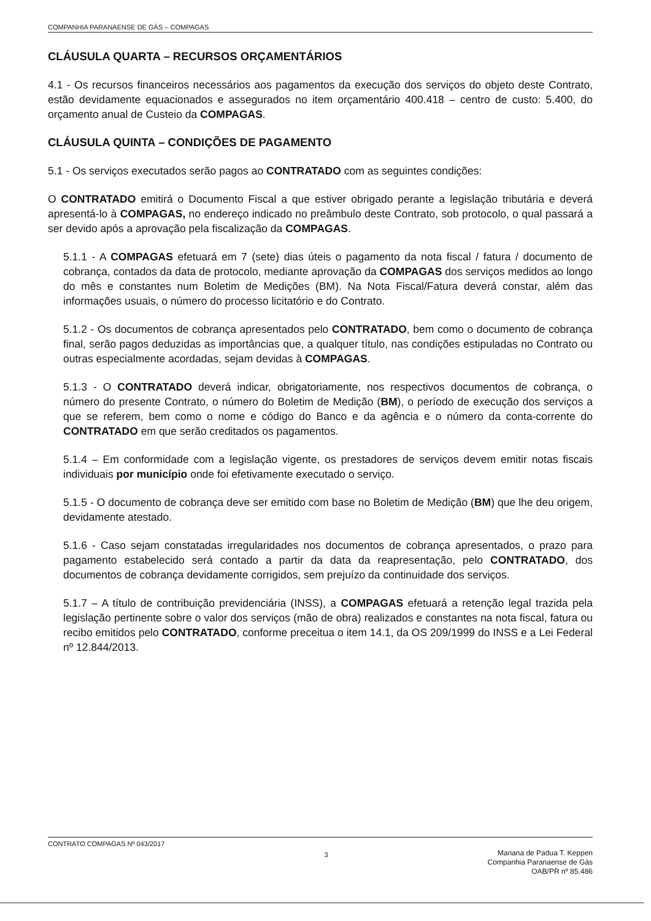COMPANHIA PARANAENSE DE GÁS – COMPAGAS
CLÁUSULA QUARTA – RECURSOS ORÇAMENTÁRIOS
4.1 - Os recursos financeiros necessários aos pagamentos da execução dos serviços do objeto deste Contrato, estão devidamente equacionados e assegurados no item orçamentário 400.418 – centro de custo: 5.400, do orçamento anual de Custeio da COMPAGAS.
CLÁUSULA QUINTA – CONDIÇÕES DE PAGAMENTO
5.1 - Os serviços executados serão pagos ao CONTRATADO com as seguintes condições:
O CONTRATADO emitirá o Documento Fiscal a que estiver obrigado perante a legislação tributária e deverá apresentá-lo à COMPAGAS, no endereço indicado no preâmbulo deste Contrato, sob protocolo, o qual passará a ser devido após a aprovação pela fiscalização da COMPAGAS.
5.1.1 - A COMPAGAS efetuará em 7 (sete) dias úteis o pagamento da nota fiscal / fatura / documento de cobrança, contados da data de protocolo, mediante aprovação da COMPAGAS dos serviços medidos ao longo do mês e constantes num Boletim de Medições (BM). Na Nota Fiscal/Fatura deverá constar, além das informações usuais, o número do processo licitatório e do Contrato.
5.1.2 - Os documentos de cobrança apresentados pelo CONTRATADO, bem como o documento de cobrança final, serão pagos deduzidas as importâncias que, a qualquer título, nas condições estipuladas no Contrato ou outras especialmente acordadas, sejam devidas à COMPAGAS.
5.1.3 - O CONTRATADO deverá indicar, obrigatoriamente, nos respectivos documentos de cobrança, o número do presente Contrato, o número do Boletim de Medição (BM), o período de execução dos serviços a que se referem, bem como o nome e código do Banco e da agência e o número da conta-corrente do CONTRATADO em que serão creditados os pagamentos.
5.1.4 – Em conformidade com a legislação vigente, os prestadores de serviços devem emitir notas fiscais individuais por município onde foi efetivamente executado o serviço.
5.1.5 - O documento de cobrança deve ser emitido com base no Boletim de Medição (BM) que lhe deu origem, devidamente atestado.
5.1.6 - Caso sejam constatadas irregularidades nos documentos de cobrança apresentados, o prazo para pagamento estabelecido será contado a partir da data da reapresentação, pelo CONTRATADO, dos documentos de cobrança devidamente corrigidos, sem prejuízo da continuidade dos serviços.
5.1.7 – A título de contribuição previdenciária (INSS), a COMPAGAS efetuará a retenção legal trazida pela legislação pertinente sobre o valor dos serviços (mão de obra) realizados e constantes na nota fiscal, fatura ou recibo emitidos pelo CONTRATADO, conforme preceitua o item 14.1, da OS 209/1999 do INSS e a Lei Federal nº 12.844/2013.
CONTRATO COMPAGAS Nº 043/2017 3
Mariana de Padua T. Keppen
Companhia Paranaense de Gás
OAB/PR nº 85.486